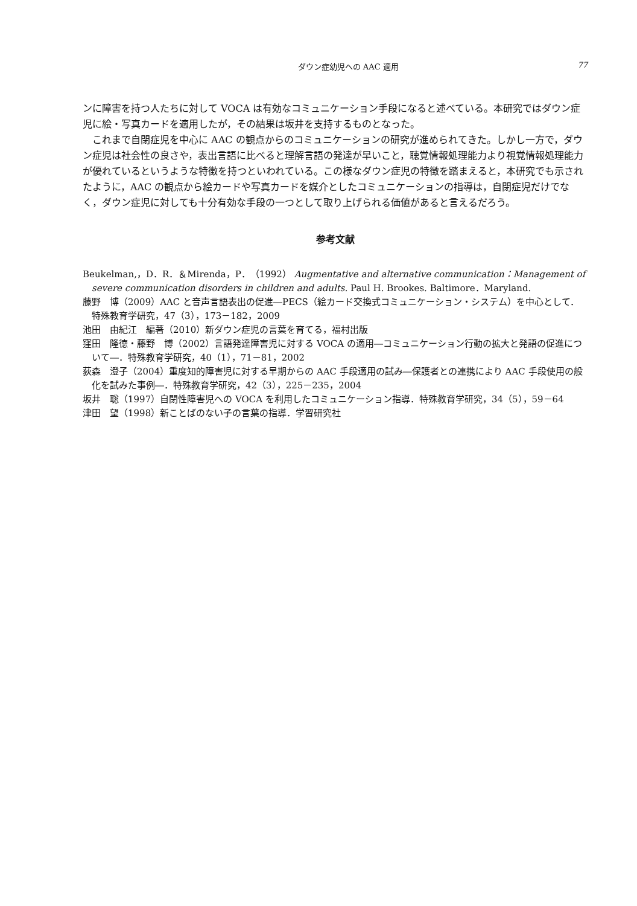ダウン症幼児への AAC 適用 77
ンに障害を持つ人たちに対して VOCA は有効なコミュニケーション手段になると述べている。本研究ではダウン症児に絵・写真カードを適用したが，その結果は坂井を支持するものとなった。
これまで自閉症児を中心に AAC の観点からのコミュニケーションの研究が進められてきた。しかし一方で，ダウン症児は社会性の良さや，表出言語に比べると理解言語の発達が早いこと，聴覚情報処理能力より視覚情報処理能力が優れているというような特徴を持つといわれている。この様なダウン症児の特徴を踏まえると，本研究でも示されたように，AAC の観点から絵カードや写真カードを媒介としたコミュニケーションの指導は，自閉症児だけでなく，ダウン症児に対しても十分有効な手段の一つとして取り上げられる価値があると言えるだろう。
参考文献
Beukelman,，D．R．＆Mirenda，P．（1992） Augmentative and alternative communication：Management of severe communication disorders in children and adults. Paul H. Brookes. Baltimore．Maryland.
藤野　博（2009）AAC と音声言語表出の促進―PECS（絵カード交換式コミュニケーション・システム）を中心として．特殊教育学研究，47（3），173－182，2009
池田　由紀江　編著（2010）新ダウン症児の言葉を育てる，福村出版
窪田　隆徳・藤野　博（2002）言語発達障害児に対する VOCA の適用―コミュニケーション行動の拡大と発語の促進について―．特殊教育学研究，40（1），71－81，2002
荻森　澄子（2004）重度知的障害児に対する早期からの AAC 手段適用の試み―保護者との連携により AAC 手段使用の般化を試みた事例―．特殊教育学研究，42（3），225－235，2004
坂井　聡（1997）自閉性障害児への VOCA を利用したコミュニケーション指導．特殊教育学研究，34（5），59－64
津田　望（1998）新ことばのない子の言葉の指導．学習研究社